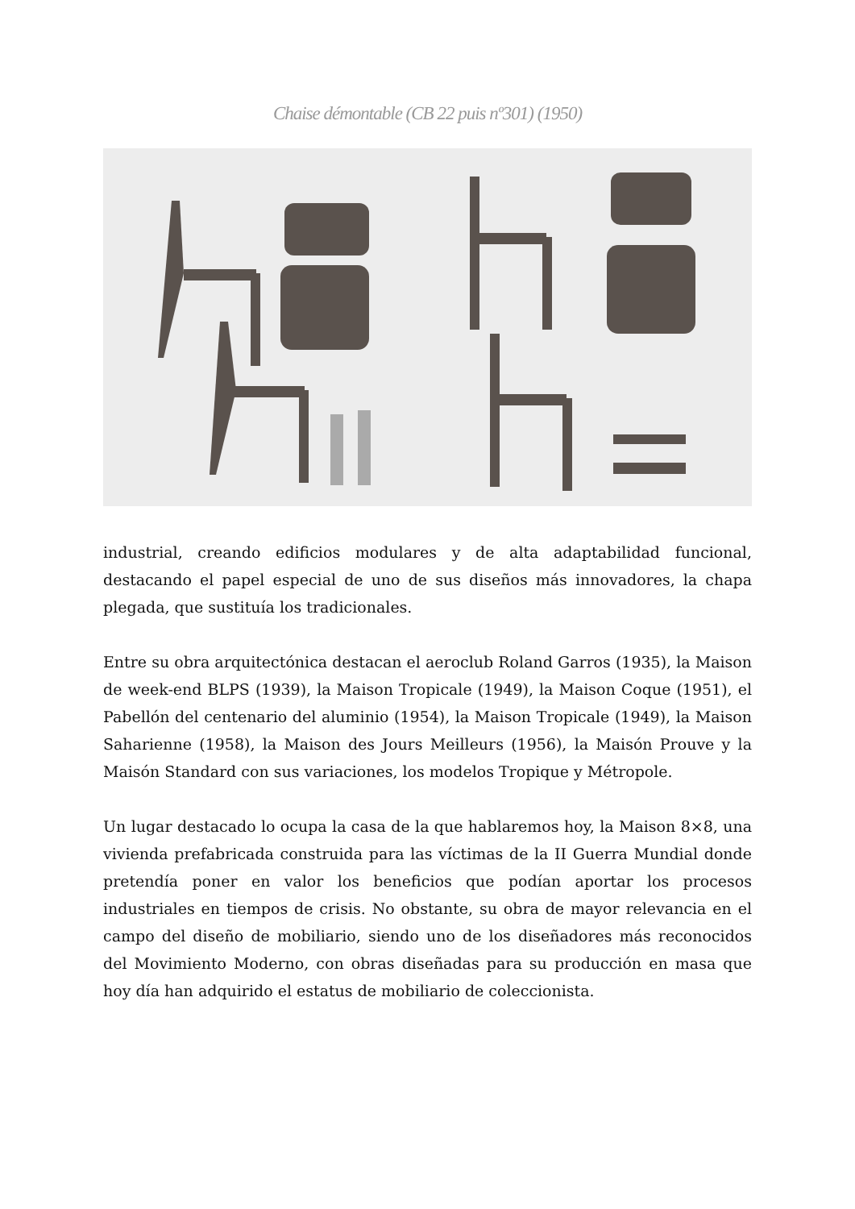Chaise démontable (CB 22 puis nº301) (1950)
industrial, creando edificios modulares y de alta adaptabilidad funcional, destacando el papel especial de uno de sus diseños más innovadores, la chapa plegada, que sustituía los tradicionales.
Entre su obra arquitectónica destacan el aeroclub Roland Garros (1935), la Maison de week-end BLPS (1939), la Maison Tropicale (1949), la Maison Coque (1951), el Pabellón del centenario del aluminio (1954), la Maison Tropicale (1949), la Maison Saharienne (1958), la Maison des Jours Meilleurs (1956), la Maisón Prouve y la Maisón Standard con sus variaciones, los modelos Tropique y Métropole.
Un lugar destacado lo ocupa la casa de la que hablaremos hoy, la Maison 8×8, una vivienda prefabricada construida para las víctimas de la II Guerra Mundial donde pretendía poner en valor los beneficios que podían aportar los procesos industriales en tiempos de crisis. No obstante, su obra de mayor relevancia en el campo del diseño de mobiliario, siendo uno de los diseñadores más reconocidos del Movimiento Moderno, con obras diseñadas para su producción en masa que hoy día han adquirido el estatus de mobiliario de coleccionista.